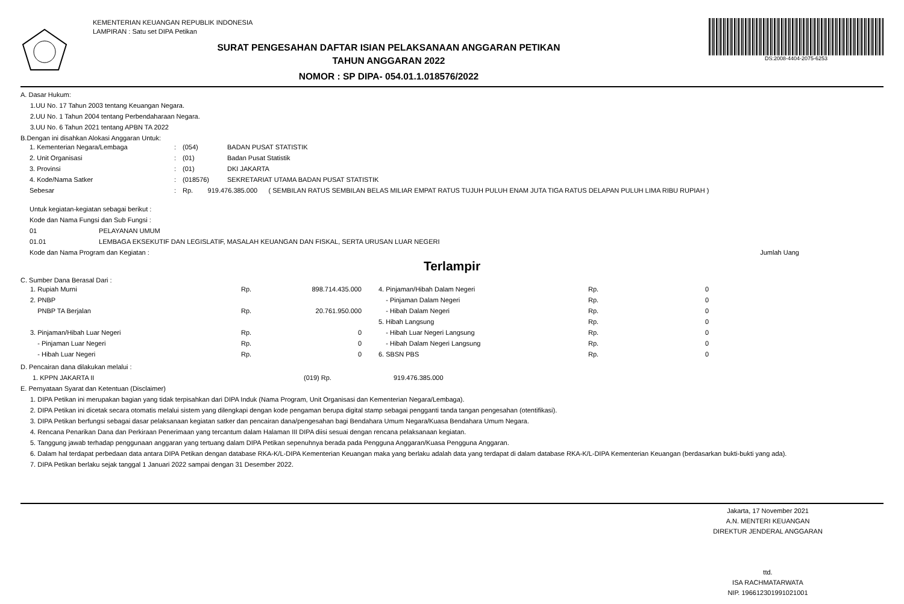KEMENTERIAN KEUANGAN REPUBLIK INDONESIA
LAMPIRAN : Satu set DIPA Petikan
SURAT PENGESAHAN DAFTAR ISIAN PELAKSANAAN ANGGARAN PETIKAN
TAHUN ANGGARAN 2022
NOMOR : SP DIPA- 054.01.1.018576/2022
DS:2008-4404-2075-6253
A. Dasar Hukum:
1.UU No. 17 Tahun 2003 tentang Keuangan Negara.
2.UU No. 1 Tahun 2004 tentang Perbendaharaan Negara.
3.UU No. 6 Tahun 2021 tentang APBN TA 2022
B.Dengan ini disahkan Alokasi Anggaran Untuk:
| 1. Kementerian Negara/Lembaga | : | (054) | BADAN PUSAT STATISTIK |
| 2. Unit Organisasi | : | (01) | Badan Pusat Statistik |
| 3. Provinsi | : | (01) | DKI JAKARTA |
| 4. Kode/Nama Satker | : | (018576) | SEKRETARIAT UTAMA BADAN PUSAT STATISTIK |
| Sebesar | : | Rp. 919.476.385.000 ( SEMBILAN RATUS SEMBILAN BELAS MILIAR EMPAT RATUS TUJUH PULUH ENAM JUTA TIGA RATUS DELAPAN PULUH LIMA RIBU RUPIAH ) | |
Untuk kegiatan-kegiatan sebagai berikut :
Kode dan Nama Fungsi dan Sub Fungsi :
01 PELAYANAN UMUM
01.01 LEMBAGA EKSEKUTIF DAN LEGISLATIF, MASALAH KEUANGAN DAN FISKAL, SERTA URUSAN LUAR NEGERI
Kode dan Nama Program dan Kegiatan : Jumlah Uang
Terlampir
C. Sumber Dana Berasal Dari :
| 1. Rupiah Murni | Rp. | 898.714.435.000 | | 4. Pinjaman/Hibah Dalam Negeri | Rp. | 0 |
| 2. PNBP | | | | - Pinjaman Dalam Negeri | Rp. | 0 |
| PNBP TA Berjalan | Rp. | 20.761.950.000 | | - Hibah Dalam Negeri | Rp. | 0 |
| | | | | 5. Hibah Langsung | Rp. | 0 |
| 3. Pinjaman/Hibah Luar Negeri | Rp. | 0 | | - Hibah Luar Negeri Langsung | Rp. | 0 |
| - Pinjaman Luar Negeri | Rp. | 0 | | - Hibah Dalam Negeri Langsung | Rp. | 0 |
| - Hibah Luar Negeri | Rp. | 0 | | 6. SBSN PBS | Rp. | 0 |
D. Pencairan dana dilakukan melalui :
1. KPPN JAKARTA II (019) Rp. 919.476.385.000
E. Pernyataan Syarat dan Ketentuan (Disclaimer)
1. DIPA Petikan ini merupakan bagian yang tidak terpisahkan dari DIPA Induk (Nama Program, Unit Organisasi dan Kementerian Negara/Lembaga).
2. DIPA Petikan ini dicetak secara otomatis melalui sistem yang dilengkapi dengan kode pengaman berupa digital stamp sebagai pengganti tanda tangan pengesahan (otentifikasi).
3. DIPA Petikan berfungsi sebagai dasar pelaksanaan kegiatan satker dan pencairan dana/pengesahan bagi Bendahara Umum Negara/Kuasa Bendahara Umum Negara.
4. Rencana Penarikan Dana dan Perkiraan Penerimaan yang tercantum dalam Halaman III DIPA diisi sesuai dengan rencana pelaksanaan kegiatan.
5. Tanggung jawab terhadap penggunaan anggaran yang tertuang dalam DIPA Petikan sepenuhnya berada pada Pengguna Anggaran/Kuasa Pengguna Anggaran.
6. Dalam hal terdapat perbedaan data antara DIPA Petikan dengan database RKA-K/L-DIPA Kementerian Keuangan maka yang berlaku adalah data yang terdapat di dalam database RKA-K/L-DIPA Kementerian Keuangan (berdasarkan bukti-bukti yang ada).
7. DIPA Petikan berlaku sejak tanggal 1 Januari 2022 sampai dengan 31 Desember 2022.
Jakarta, 17 November 2021
A.N. MENTERI KEUANGAN
DIREKTUR JENDERAL ANGGARAN
ttd.
ISA RACHMATARWATA
NIP. 196612301991021001